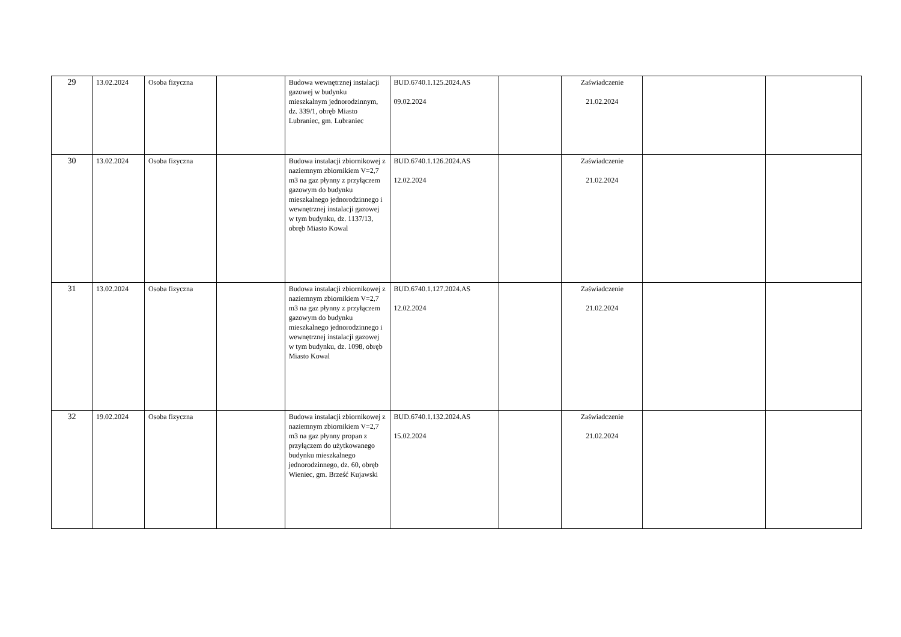| 29 | 13.02.2024 | Osoba fizyczna | | Budowa wewnętrznej instalacji gazowej w budynku mieszkalnym jednorodzinnym, dz. 339/1, obręb Miasto Lubraniec, gm. Lubraniec | BUD.6740.1.125.2024.AS 09.02.2024 | | Zaświadczenie 21.02.2024 | | |
| 30 | 13.02.2024 | Osoba fizyczna | | Budowa instalacji zbiornikowej z naziemnym zbiornikiem V=2,7 m3 na gaz płynny z przyłączem gazowym do budynku mieszkalnego jednorodzinnego i wewnętrznej instalacji gazowej w tym budynku, dz. 1137/13, obręb Miasto Kowal | BUD.6740.1.126.2024.AS 12.02.2024 | | Zaświadczenie 21.02.2024 | | |
| 31 | 13.02.2024 | Osoba fizyczna | | Budowa instalacji zbiornikowej z naziemnym zbiornikiem V=2,7 m3 na gaz płynny z przyłączem gazowym do budynku mieszkalnego jednorodzinnego i wewnętrznej instalacji gazowej w tym budynku, dz. 1098, obręb Miasto Kowal | BUD.6740.1.127.2024.AS 12.02.2024 | | Zaświadczenie 21.02.2024 | | |
| 32 | 19.02.2024 | Osoba fizyczna | | Budowa instalacji zbiornikowej z naziemnym zbiornikiem V=2,7 m3 na gaz płynny propan z przyłączem do użytkowanego budynku mieszkalnego jednorodzinnego, dz. 60, obręb Wieniec, gm. Brześć Kujawski | BUD.6740.1.132.2024.AS 15.02.2024 | | Zaświadczenie 21.02.2024 | | |